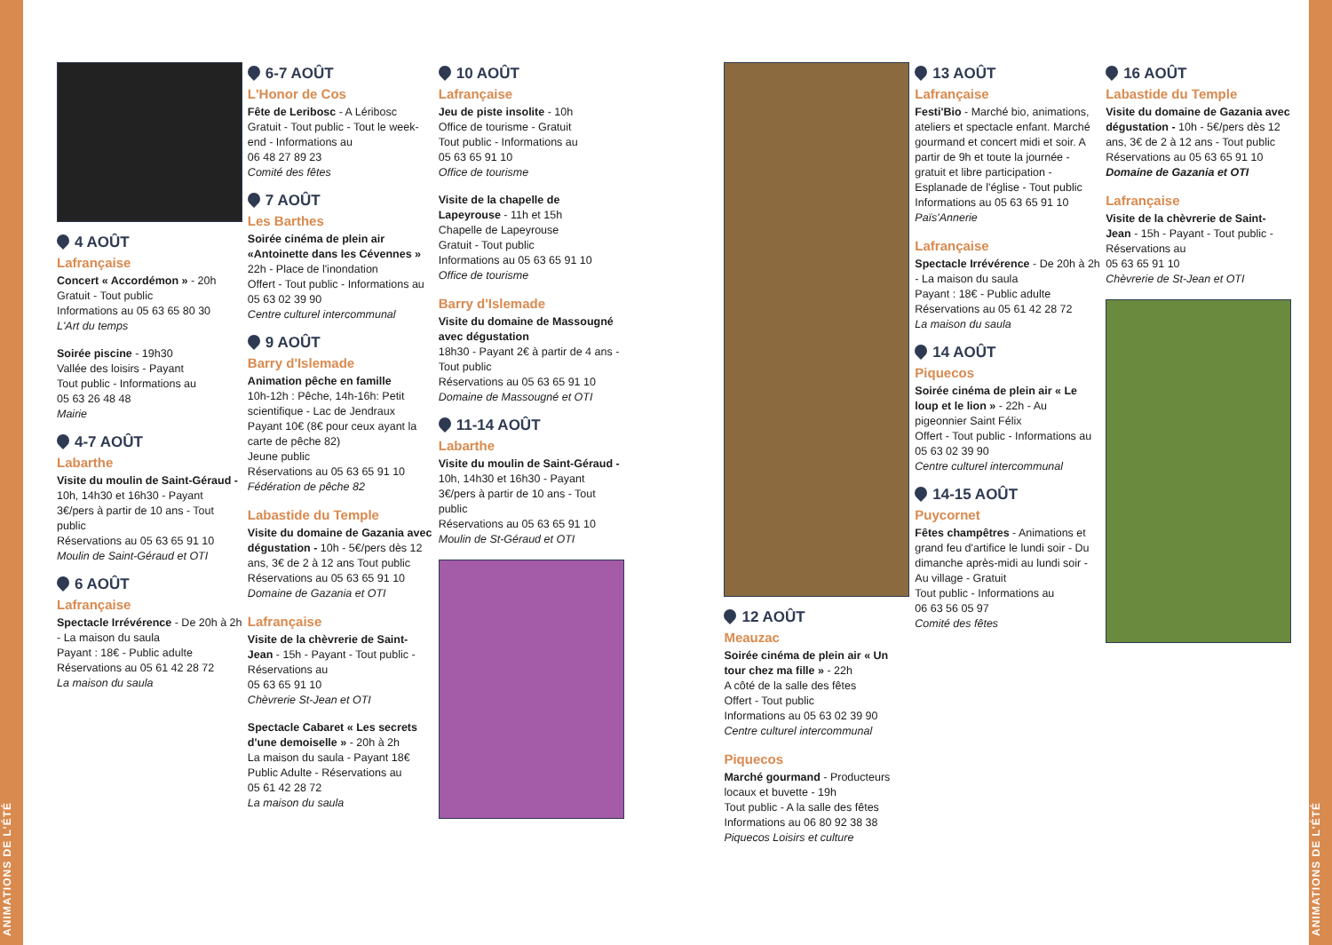ANIMATIONS DE L'ÉTÉ
ANIMATIONS DE L'ÉTÉ
4 AOÛT
Lafrançaise
Concert « Accordémon » - 20h
Gratuit - Tout public
Informations au 05 63 65 80 30
L'Art du temps
Soirée piscine - 19h30
Vallée des loisirs - Payant
Tout public - Informations au
05 63 26 48 48
Mairie
4-7 AOÛT
Labarthe
Visite du moulin de Saint-Géraud - 10h, 14h30 et 16h30 - Payant 3€/pers à partir de 10 ans - Tout public
Réservations au 05 63 65 91 10
Moulin de Saint-Géraud et OTI
6 AOÛT
Lafrançaise
Spectacle Irrévérence - De 20h à 2h - La maison du saula
Payant : 18€ - Public adulte
Réservations au 05 61 42 28 72
La maison du saula
6-7 AOÛT
L'Honor de Cos
Fête de Leribosc - A Léribosc
Gratuit - Tout public - Tout le week-end - Informations au
06 48 27 89 23
Comité des fêtes
7 AOÛT
Les Barthes
Soirée cinéma de plein air «Antoinette dans les Cévennes »
22h - Place de l'inondation
Offert - Tout public - Informations au 05 63 02 39 90
Centre culturel intercommunal
9 AOÛT
Barry d'Islemade
Animation pêche en famille
10h-12h : Pêche, 14h-16h: Petit scientifique - Lac de Jendraux
Payant 10€ (8€ pour ceux ayant la carte de pêche 82)
Jeune public
Réservations au 05 63 65 91 10
Fédération de pêche 82
Labastide du Temple
Visite du domaine de Gazania avec dégustation - 10h - 5€/pers dès 12 ans, 3€ de 2 à 12 ans Tout public
Réservations au 05 63 65 91 10
Domaine de Gazania et OTI
Lafrançaise
Visite de la chèvrerie de Saint-Jean - 15h - Payant - Tout public - Réservations au
05 63 65 91 10
Chèvrerie St-Jean et OTI
Spectacle Cabaret « Les secrets d'une demoiselle » - 20h à 2h
La maison du saula - Payant 18€
Public Adulte - Réservations au
05 61 42 28 72
La maison du saula
10 AOÛT
Lafrançaise
Jeu de piste insolite - 10h
Office de tourisme - Gratuit
Tout public - Informations au
05 63 65 91 10
Office de tourisme
Visite de la chapelle de Lapeyrouse - 11h et 15h
Chapelle de Lapeyrouse
Gratuit - Tout public
Informations au 05 63 65 91 10
Office de tourisme
Barry d'Islemade
Visite du domaine de Massougné avec dégustation
18h30 - Payant 2€ à partir de 4 ans - Tout public
Réservations au 05 63 65 91 10
Domaine de Massougné et OTI
11-14 AOÛT
Labarthe
Visite du moulin de Saint-Géraud - 10h, 14h30 et 16h30 - Payant 3€/pers à partir de 10 ans - Tout public
Réservations au 05 63 65 91 10
Moulin de St-Géraud et OTI
12 AOÛT
Meauzac
Soirée cinéma de plein air « Un tour chez ma fille » - 22h
A côté de la salle des fêtes
Offert - Tout public
Informations au 05 63 02 39 90
Centre culturel intercommunal
Piquecos
Marché gourmand - Producteurs locaux et buvette - 19h
Tout public - A la salle des fêtes
Informations au 06 80 92 38 38
Piquecos Loisirs et culture
13 AOÛT
Lafrançaise
Festi'Bio - Marché bio, animations, ateliers et spectacle enfant. Marché gourmand et concert midi et soir. A partir de 9h et toute la journée - gratuit et libre participation - Esplanade de l'église - Tout public
Informations au 05 63 65 91 10
Païs'Annerie
Lafrançaise
Spectacle Irrévérence - De 20h à 2h - La maison du saula
Payant : 18€ - Public adulte
Réservations au 05 61 42 28 72
La maison du saula
14 AOÛT
Piquecos
Soirée cinéma de plein air « Le loup et le lion » - 22h - Au pigeonnier Saint Félix
Offert - Tout public - Informations au 05 63 02 39 90
Centre culturel intercommunal
14-15 AOÛT
Puycornet
Fêtes champêtres - Animations et grand feu d'artifice le lundi soir - Du dimanche après-midi au lundi soir - Au village - Gratuit
Tout public - Informations au
06 63 56 05 97
Comité des fêtes
16 AOÛT
Labastide du Temple
Visite du domaine de Gazania avec dégustation - 10h - 5€/pers dès 12 ans, 3€ de 2 à 12 ans - Tout public
Réservations au 05 63 65 91 10
Domaine de Gazania et OTI
Lafrançaise
Visite de la chèvrerie de Saint-Jean - 15h - Payant - Tout public - Réservations au
05 63 65 91 10
Chèvrerie de St-Jean et OTI